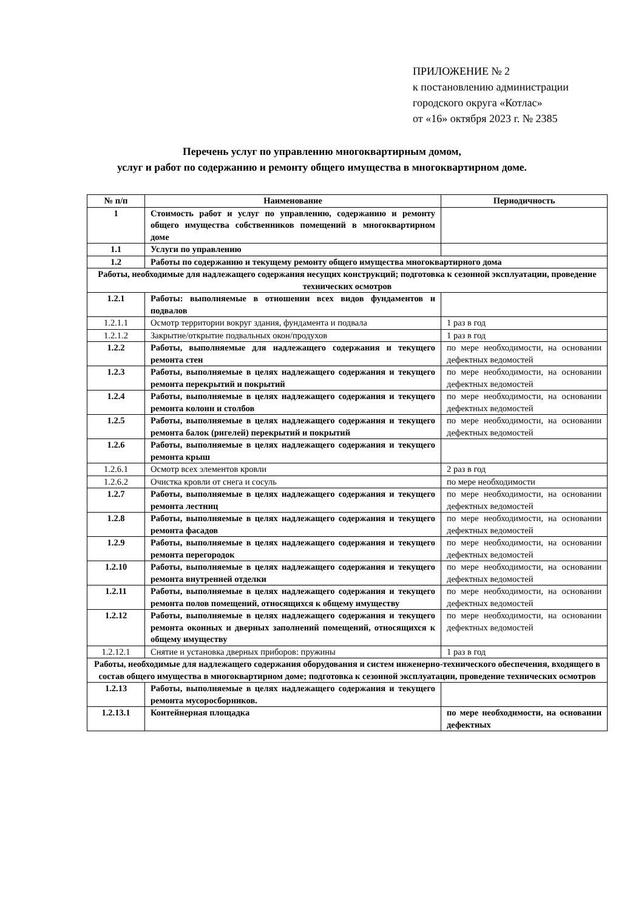ПРИЛОЖЕНИЕ № 2
к постановлению администрации
городского округа «Котлас»
от «16» октября 2023 г. № 2385
Перечень услуг по управлению многоквартирным домом,
услуг и работ по содержанию и ремонту общего имущества в многоквартирном доме.
| № п/п | Наименование | Периодичность |
| --- | --- | --- |
| 1 | Стоимость работ и услуг по управлению, содержанию и ремонту общего имущества собственников помещений в многоквартирном доме | |
| 1.1 | Услуги по управлению | |
| 1.2 | Работы по содержанию и текущему ремонту общего имущества многоквартирного дома | |
| Работы, необходимые для надлежащего содержания несущих конструкций; подготовка к сезонной эксплуатации, проведение технических осмотров | | |
| 1.2.1 | Работы: выполняемые в отношении всех видов фундаментов и подвалов | |
| 1.2.1.1 | Осмотр территории вокруг здания, фундамента и подвала | 1 раз в год |
| 1.2.1.2 | Закрытие/открытие подвальных окон/продухов | 1 раз в год |
| 1.2.2 | Работы, выполняемые для надлежащего содержания и текущего ремонта стен | по мере необходимости, на основании дефектных ведомостей |
| 1.2.3 | Работы, выполняемые в целях надлежащего содержания и текущего ремонта перекрытий и покрытий | по мере необходимости, на основании дефектных ведомостей |
| 1.2.4 | Работы, выполняемые в целях надлежащего содержания и текущего ремонта колонн и столбов | по мере необходимости, на основании дефектных ведомостей |
| 1.2.5 | Работы, выполняемые в целях надлежащего содержания и текущего ремонта балок (ригелей) перекрытий и покрытий | по мере необходимости, на основании дефектных ведомостей |
| 1.2.6 | Работы, выполняемые в целях надлежащего содержания и текущего ремонта крыш | |
| 1.2.6.1 | Осмотр всех элементов кровли | 2 раз в год |
| 1.2.6.2 | Очистка кровли от снега и сосуль | по мере необходимости |
| 1.2.7 | Работы, выполняемые в целях надлежащего содержания и текущего ремонта лестниц | по мере необходимости, на основании дефектных ведомостей |
| 1.2.8 | Работы, выполняемые в целях надлежащего содержания и текущего ремонта фасадов | по мере необходимости, на основании дефектных ведомостей |
| 1.2.9 | Работы, выполняемые в целях надлежащего содержания и текущего ремонта перегородок | по мере необходимости, на основании дефектных ведомостей |
| 1.2.10 | Работы, выполняемые в целях надлежащего содержания и текущего ремонта внутренней отделки | по мере необходимости, на основании дефектных ведомостей |
| 1.2.11 | Работы, выполняемые в целях надлежащего содержания и текущего ремонта полов помещений, относящихся к общему имуществу | по мере необходимости, на основании дефектных ведомостей |
| 1.2.12 | Работы, выполняемые в целях надлежащего содержания и текущего ремонта оконных и дверных заполнений помещений, относящихся к общему имуществу | по мере необходимости, на основании дефектных ведомостей |
| 1.2.12.1 | Снятие и установка дверных приборов: пружины | 1 раз в год |
| Работы, необходимые для надлежащего содержания оборудования и систем инженерно-технического обеспечения, входящего в состав общего имущества в многоквартирном доме; подготовка к сезонной эксплуатации, проведение технических осмотров | | |
| 1.2.13 | Работы, выполняемые в целях надлежащего содержания и текущего ремонта мусоросборников. | |
| 1.2.13.1 | Контейнерная площадка | по мере необходимости, на основании дефектных |